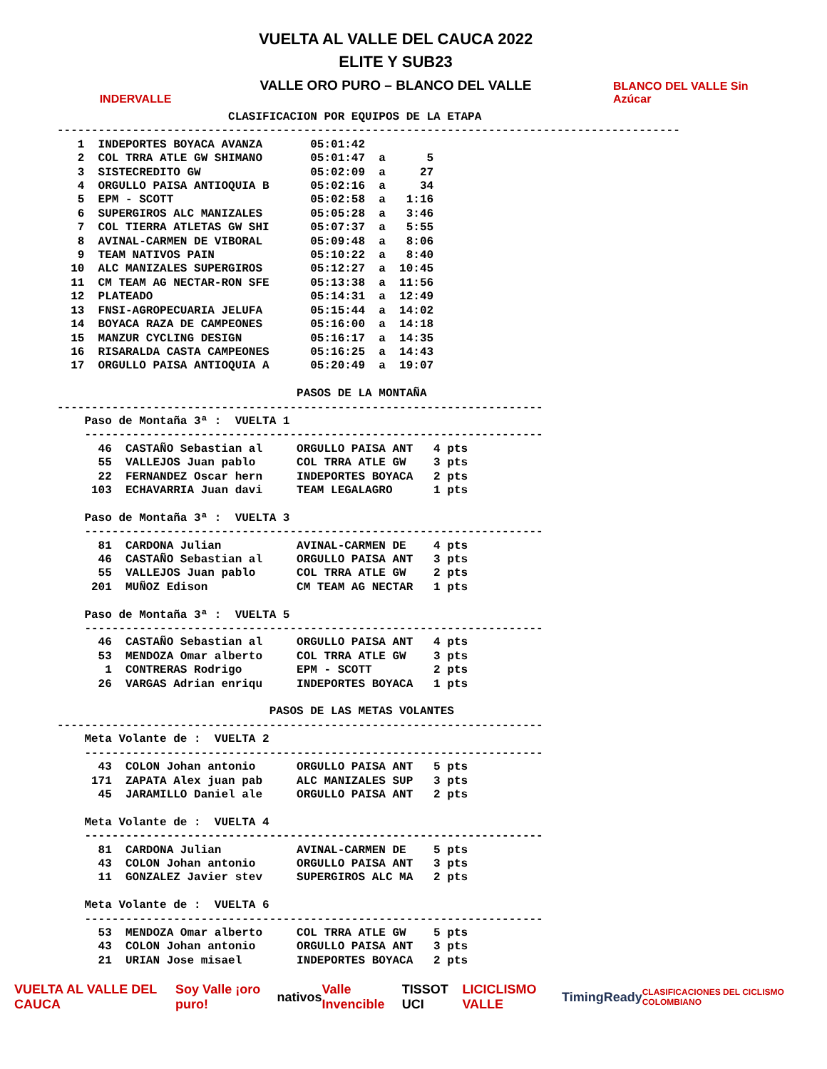INDERVALLE
VUELTA AL VALLE DEL CAUCA 2022
ELITE Y SUB23
VALLE ORO PURO – BLANCO DEL VALLE
BLANCO DEL VALLE Sin Azúcar
                         CLASIFICACION POR EQUIPOS DE LA ETAPA
-------------------------------------------------------------------------------------------
   1  INDEPORTES BOYACA AVANZA       05:01:42
   2  COL TRRA ATLE GW SHIMANO       05:01:47  a      5
   3  SISTECREDITO GW                05:02:09  a     27
   4  ORGULLO PAISA ANTIOQUIA B      05:02:16  a     34
   5  EPM - SCOTT                    05:02:58  a   1:16
   6  SUPERGIROS ALC MANIZALES       05:05:28  a   3:46
   7  COL TIERRA ATLETAS GW SHI      05:07:37  a   5:55
   8  AVINAL-CARMEN DE VIBORAL       05:09:48  a   8:06
   9  TEAM NATIVOS PAIN              05:10:22  a   8:40
  10  ALC MANIZALES SUPERGIROS       05:12:27  a  10:45
  11  CM TEAM AG NECTAR-RON SFE      05:13:38  a  11:56
  12  PLATEADO                       05:14:31  a  12:49
  13  FNSI-AGROPECUARIA JELUFA       05:15:44  a  14:02
  14  BOYACA RAZA DE CAMPEONES       05:16:00  a  14:18
  15  MANZUR CYCLING DESIGN          05:16:17  a  14:35
  16  RISARALDA CASTA CAMPEONES      05:16:25  a  14:43
  17  ORGULLO PAISA ANTIOQUIA A      05:20:49  a  19:07

                                   PASOS DE LA MONTAÑA
-----------------------------------------------------------------------
    Paso de Montaña 3ª :  VUELTA 1
    -------------------------------------------------------------------
      46  CASTAÑO Sebastian al     ORGULLO PAISA ANT   4 pts
      55  VALLEJOS Juan pablo      COL TRRA ATLE GW    3 pts
      22  FERNANDEZ Oscar hern     INDEPORTES BOYACA   2 pts
     103  ECHAVARRIA Juan davi     TEAM LEGALAGRO      1 pts

    Paso de Montaña 3ª :  VUELTA 3
    -------------------------------------------------------------------
      81  CARDONA Julian           AVINAL-CARMEN DE    4 pts
      46  CASTAÑO Sebastian al     ORGULLO PAISA ANT   3 pts
      55  VALLEJOS Juan pablo      COL TRRA ATLE GW    2 pts
     201  MUÑOZ Edison             CM TEAM AG NECTAR   1 pts

    Paso de Montaña 3ª :  VUELTA 5
    -------------------------------------------------------------------
      46  CASTAÑO Sebastian al     ORGULLO PAISA ANT   4 pts
      53  MENDOZA Omar alberto     COL TRRA ATLE GW    3 pts
       1  CONTRERAS Rodrigo        EPM - SCOTT         2 pts
      26  VARGAS Adrian enriqu     INDEPORTES BOYACA   1 pts

                               PASOS DE LAS METAS VOLANTES
-----------------------------------------------------------------------
    Meta Volante de :  VUELTA 2
    -------------------------------------------------------------------
      43  COLON Johan antonio      ORGULLO PAISA ANT   5 pts
     171  ZAPATA Alex juan pab     ALC MANIZALES SUP   3 pts
      45  JARAMILLO Daniel ale     ORGULLO PAISA ANT   2 pts

    Meta Volante de :  VUELTA 4
    -------------------------------------------------------------------
      81  CARDONA Julian           AVINAL-CARMEN DE    5 pts
      43  COLON Johan antonio      ORGULLO PAISA ANT   3 pts
      11  GONZALEZ Javier stev     SUPERGIROS ALC MA   2 pts

    Meta Volante de :  VUELTA 6
    -------------------------------------------------------------------
      53  MENDOZA Omar alberto     COL TRRA ATLE GW    5 pts
      43  COLON Johan antonio      ORGULLO PAISA ANT   3 pts
      21  URIAN Jose misael        INDEPORTES BOYACA   2 pts
VUELTA AL VALLE DEL CAUCA Soy Valle ¡oro puro! nativos Valle Invencible TISSOT UCI LICICLISMO VALLE TimingReady CLASIFICACIONES DEL CICLISMO COLOMBIANO